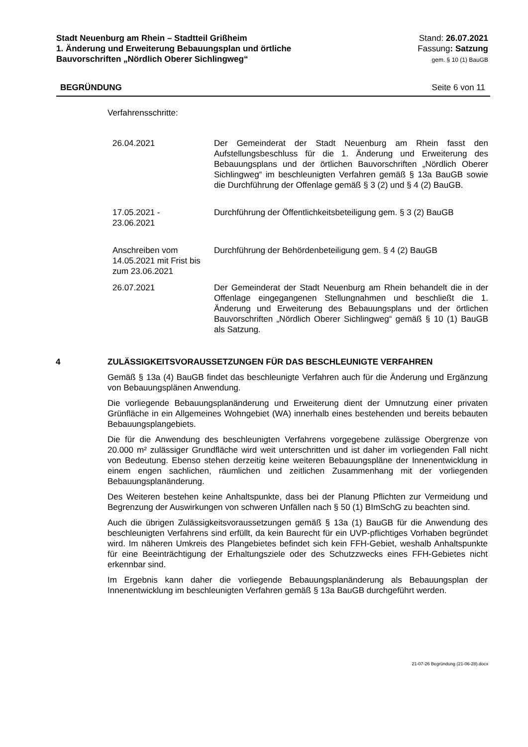Stadt Neuenburg am Rhein – Stadtteil Grißheim
1. Änderung und Erweiterung Bebauungsplan und örtliche
Bauvorschriften „Nördlich Oberer Sichlingweg“
Stand: 26.07.2021
Fassung: Satzung
gem. § 10 (1) BauGB
BEGRÜNDUNG Seite 6 von 11
Verfahrensschritte:
| 26.04.2021 | Der Gemeinderat der Stadt Neuenburg am Rhein fasst den Aufstellungsbeschluss für die 1. Änderung und Erweiterung des Bebauungsplans und der örtlichen Bauvorschriften „Nördlich Oberer Sichlingweg“ im beschleunigten Verfahren gemäß § 13a BauGB sowie die Durchführung der Offenlage gemäß § 3 (2) und § 4 (2) BauGB. |
| 17.05.2021 - 23.06.2021 | Durchführung der Öffentlichkeitsbeteiligung gem. § 3 (2) BauGB |
| Anschreiben vom 14.05.2021 mit Frist bis zum 23.06.2021 | Durchführung der Behördenbeteiligung gem. § 4 (2) BauGB |
| 26.07.2021 | Der Gemeinderat der Stadt Neuenburg am Rhein behandelt die in der Offenlage eingegangenen Stellungnahmen und beschließt die 1. Änderung und Erweiterung des Bebauungsplans und der örtlichen Bauvorschriften „Nördlich Oberer Sichlingweg“ gemäß § 10 (1) BauGB als Satzung. |
4 ZULÄSSIGKEITSVORAUSSETZUNGEN FÜR DAS BESCHLEUNIGTE VERFAHREN
Gemäß § 13a (4) BauGB findet das beschleunigte Verfahren auch für die Änderung und Ergänzung von Bebauungsplänen Anwendung.
Die vorliegende Bebauungsplanänderung und Erweiterung dient der Umnutzung einer privaten Grünfläche in ein Allgemeines Wohngebiet (WA) innerhalb eines bestehenden und bereits bebauten Bebauungsplangebiets.
Die für die Anwendung des beschleunigten Verfahrens vorgegebene zulässige Obergrenze von 20.000 m² zulässiger Grundfläche wird weit unterschritten und ist daher im vorliegenden Fall nicht von Bedeutung. Ebenso stehen derzeitig keine weiteren Bebauungspläne der Innenentwicklung in einem engen sachlichen, räumlichen und zeitlichen Zusammenhang mit der vorliegenden Bebauungsplanänderung.
Des Weiteren bestehen keine Anhaltspunkte, dass bei der Planung Pflichten zur Vermeidung und Begrenzung der Auswirkungen von schweren Unfällen nach § 50 (1) BImSchG zu beachten sind.
Auch die übrigen Zulässigkeitsvoraussetzungen gemäß § 13a (1) BauGB für die Anwendung des beschleunigten Verfahrens sind erfüllt, da kein Baurecht für ein UVP-pflichtiges Vorhaben begründet wird. Im näheren Umkreis des Plangebietes befindet sich kein FFH-Gebiet, weshalb Anhaltspunkte für eine Beeinträchtigung der Erhaltungsziele oder des Schutzzwecks eines FFH-Gebietes nicht erkennbar sind.
Im Ergebnis kann daher die vorliegende Bebauungsplanänderung als Bebauungsplan der Innenentwicklung im beschleunigten Verfahren gemäß § 13a BauGB durchgeführt werden.
21-07-26 Begründung (21-06-28).docx